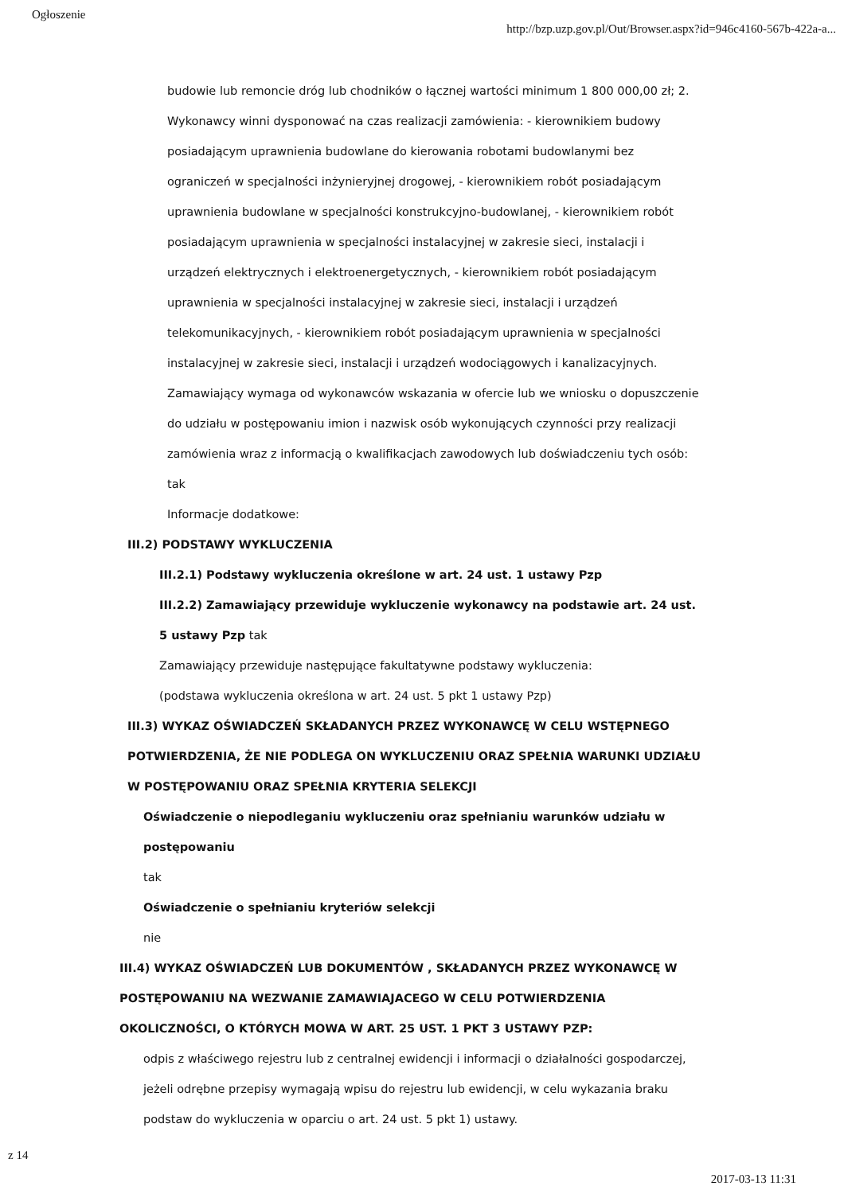Ogłoszenie http://bzp.uzp.gov.pl/Out/Browser.aspx?id=946c4160-567b-422a-a...
budowie lub remoncie dróg lub chodników o łącznej wartości minimum 1 800 000,00 zł; 2. Wykonawcy winni dysponować na czas realizacji zamówienia: - kierownikiem budowy posiadającym uprawnienia budowlane do kierowania robotami budowlanymi bez ograniczeń w specjalności inżynieryjnej drogowej, - kierownikiem robót posiadającym uprawnienia budowlane w specjalności konstrukcyjno-budowlanej, - kierownikiem robót posiadającym uprawnienia w specjalności instalacyjnej w zakresie sieci, instalacji i urządzeń elektrycznych i elektroenergetycznych, - kierownikiem robót posiadającym uprawnienia w specjalności instalacyjnej w zakresie sieci, instalacji i urządzeń telekomunikacyjnych, - kierownikiem robót posiadającym uprawnienia w specjalności instalacyjnej w zakresie sieci, instalacji i urządzeń wodociągowych i kanalizacyjnych.
Zamawiający wymaga od wykonawców wskazania w ofercie lub we wniosku o dopuszczenie do udziału w postępowaniu imion i nazwisk osób wykonujących czynności przy realizacji zamówienia wraz z informacją o kwalifikacjach zawodowych lub doświadczeniu tych osób: tak
Informacje dodatkowe:
III.2) PODSTAWY WYKLUCZENIA
III.2.1) Podstawy wykluczenia określone w art. 24 ust. 1 ustawy Pzp
III.2.2) Zamawiający przewiduje wykluczenie wykonawcy na podstawie art. 24 ust. 5 ustawy Pzp tak
Zamawiający przewiduje następujące fakultatywne podstawy wykluczenia:
(podstawa wykluczenia określona w art. 24 ust. 5 pkt 1 ustawy Pzp)
III.3) WYKAZ OŚWIADCZEŃ SKŁADANYCH PRZEZ WYKONAWCĘ W CELU WSTĘPNEGO POTWIERDZENIA, ŻE NIE PODLEGA ON WYKLUCZENIU ORAZ SPEŁNIA WARUNKI UDZIAŁU W POSTĘPOWANIU ORAZ SPEŁNIA KRYTERIA SELEKCJI
Oświadczenie o niepodleganiu wykluczeniu oraz spełnianiu warunków udziału w postępowaniu
tak
Oświadczenie o spełnianiu kryteriów selekcji
nie
III.4) WYKAZ OŚWIADCZEŃ LUB DOKUMENTÓW , SKŁADANYCH PRZEZ WYKONAWCĘ W POSTĘPOWANIU NA WEZWANIE ZAMAWIAJACEGO W CELU POTWIERDZENIA OKOLICZNOŚCI, O KTÓRYCH MOWA W ART. 25 UST. 1 PKT 3 USTAWY PZP:
odpis z właściwego rejestru lub z centralnej ewidencji i informacji o działalności gospodarczej, jeżeli odrębne przepisy wymagają wpisu do rejestru lub ewidencji, w celu wykazania braku podstaw do wykluczenia w oparciu o art. 24 ust. 5 pkt 1) ustawy.
z 14 2017-03-13 11:31